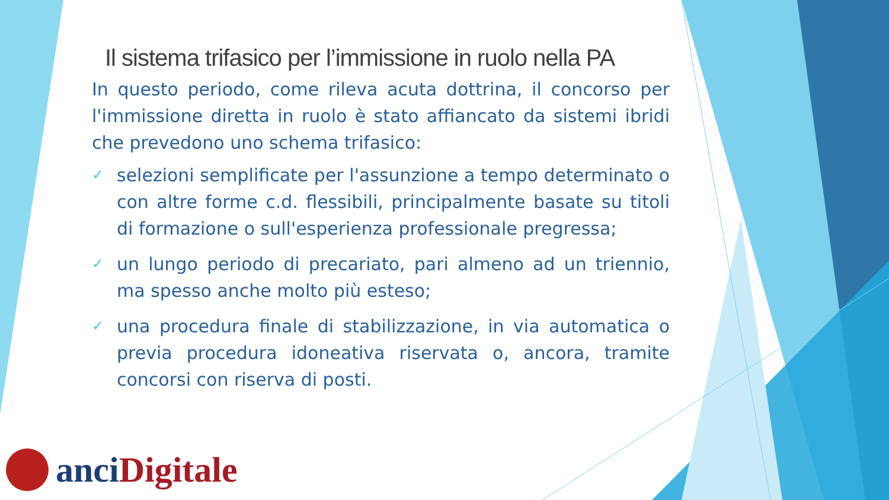Il sistema trifasico per l’immissione in ruolo nella PA
In questo periodo, come rileva acuta dottrina, il concorso per l'immissione diretta in ruolo è stato affiancato da sistemi ibridi che prevedono uno schema trifasico:
✓ selezioni semplificate per l'assunzione a tempo determinato o con altre forme c.d. flessibili, principalmente basate su titoli di formazione o sull'esperienza professionale pregressa;
✓ un lungo periodo di precariato, pari almeno ad un triennio, ma spesso anche molto più esteso;
✓ una procedura finale di stabilizzazione, in via automatica o previa procedura idoneativa riservata o, ancora, tramite concorsi con riserva di posti.
anci Digitale